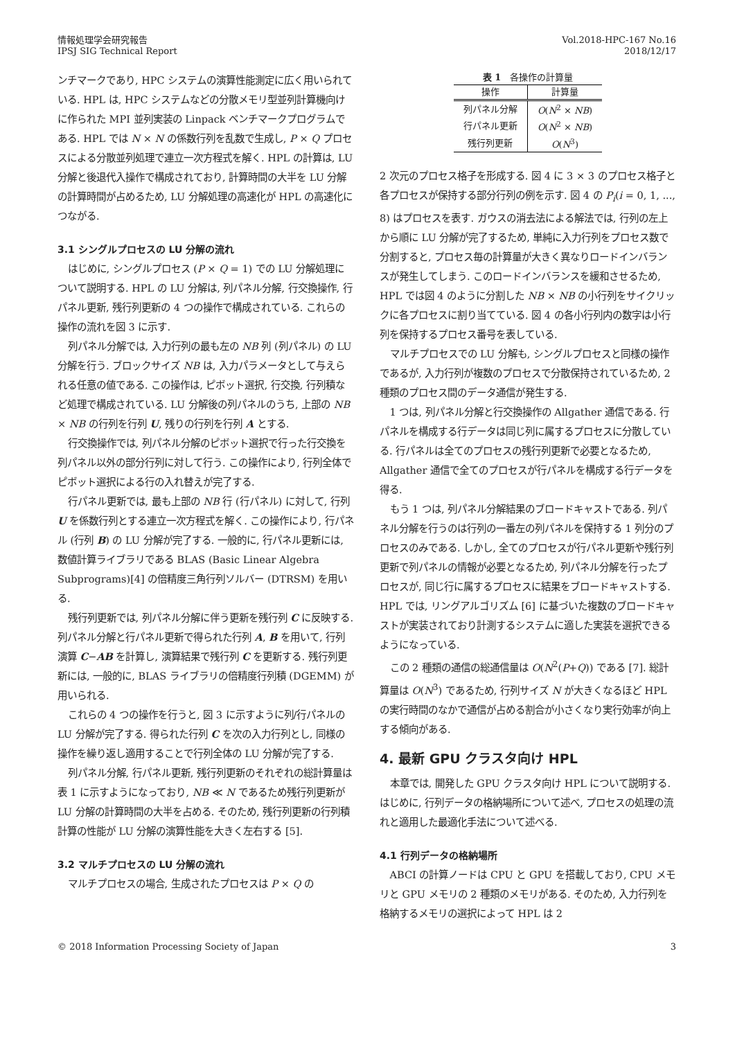情報処理学会研究報告
IPSJ SIG Technical Report
Vol.2018-HPC-167 No.16
2018/12/17
ンチマークであり, HPC システムの演算性能測定に広く用いられている. HPL は, HPC システムなどの分散メモリ型並列計算機向けに作られた MPI 並列実装の Linpack ベンチマークプログラムである. HPL では N × N の係数行列を乱数で生成し, P × Q プロセスによる分散並列処理で連立一次方程式を解く. HPL の計算は, LU 分解と後退代入操作で構成されており, 計算時間の大半を LU 分解の計算時間が占めるため, LU 分解処理の高速化が HPL の高速化につながる.
3.1 シングルプロセスの LU 分解の流れ
はじめに, シングルプロセス (P × Q = 1) での LU 分解処理について説明する. HPL の LU 分解は, 列パネル分解, 行交換操作, 行パネル更新, 残行列更新の 4 つの操作で構成されている. これらの操作の流れを図 3 に示す.
列パネル分解では, 入力行列の最も左の NB 列 (列パネル) の LU 分解を行う. ブロックサイズ NB は, 入力パラメータとして与えられる任意の値である. この操作は, ピボット選択, 行交換, 行列積など処理で構成されている. LU 分解後の列パネルのうち, 上部の NB × NB の行列を行列 U, 残りの行列を行列 A とする.
行交換操作では, 列パネル分解のピボット選択で行った行交換を列パネル以外の部分行列に対して行う. この操作により, 行列全体でピボット選択による行の入れ替えが完了する.
行パネル更新では, 最も上部の NB 行 (行パネル) に対して, 行列 U を係数行列とする連立一次方程式を解く. この操作により, 行パネル (行列 B) の LU 分解が完了する. 一般的に, 行パネル更新には, 数値計算ライブラリである BLAS (Basic Linear Algebra Subprograms)[4] の倍精度三角行列ソルバー (DTRSM) を用いる.
残行列更新では, 列パネル分解に伴う更新を残行列 C に反映する. 列パネル分解と行パネル更新で得られた行列 A, B を用いて, 行列演算 C−AB を計算し, 演算結果で残行列 C を更新する. 残行列更新には, 一般的に, BLAS ライブラリの倍精度行列積 (DGEMM) が用いられる.
これらの 4 つの操作を行うと, 図 3 に示すように列/行パネルの LU 分解が完了する. 得られた行列 C を次の入力行列とし, 同様の操作を繰り返し適用することで行列全体の LU 分解が完了する.
列パネル分解, 行パネル更新, 残行列更新のそれぞれの総計算量は表 1 に示すようになっており, NB ≪ N であるため残行列更新が LU 分解の計算時間の大半を占める. そのため, 残行列更新の行列積計算の性能が LU 分解の演算性能を大きく左右する [5].
3.2 マルチプロセスの LU 分解の流れ
マルチプロセスの場合, 生成されたプロセスは P × Q の
表 1 各操作の計算量
| 操作 | 計算量 |
| --- | --- |
| 列パネル分解 | O ( N<sup>2</sup> × NB ) |
| 行パネル更新 | O ( N<sup>2</sup> × NB ) |
| 残行列更新 | O ( N<sup>3</sup>) |
2 次元のプロセス格子を形成する. 図 4 に 3 × 3 のプロセス格子と各プロセスが保持する部分行列の例を示す. 図 4 の P<sub>i</sub>(i = 0, 1, ..., 8) はプロセスを表す. ガウスの消去法による解法では, 行列の左上から順に LU 分解が完了するため, 単純に入力行列をプロセス数で分割すると, プロセス毎の計算量が大きく異なりロードインバランスが発生してしまう. このロードインバランスを緩和させるため, HPL では図 4 のように分割した NB × NB の小行列をサイクリックに各プロセスに割り当てている. 図 4 の各小行列内の数字は小行列を保持するプロセス番号を表している.
マルチプロセスでの LU 分解も, シングルプロセスと同様の操作であるが, 入力行列が複数のプロセスで分散保持されているため, 2 種類のプロセス間のデータ通信が発生する.
1 つは, 列パネル分解と行交換操作の Allgather 通信である. 行パネルを構成する行データは同じ列に属するプロセスに分散している. 行パネルは全てのプロセスの残行列更新で必要となるため, Allgather 通信で全てのプロセスが行パネルを構成する行データを得る.
もう 1 つは, 列パネル分解結果のブロードキャストである. 列パネル分解を行うのは行列の一番左の列パネルを保持する 1 列分のプロセスのみである. しかし, 全てのプロセスが行パネル更新や残行列更新で列パネルの情報が必要となるため, 列パネル分解を行ったプロセスが, 同じ行に属するプロセスに結果をブロードキャストする. HPL では, リングアルゴリズム [6] に基づいた複数のブロードキャストが実装されており計測するシステムに適した実装を選択できるようになっている.
この 2 種類の通信の総通信量は O(N<sup>2</sup>(P+Q)) である [7]. 総計算量は O(N<sup>3</sup>) であるため, 行列サイズ N が大きくなるほど HPL の実行時間のなかで通信が占める割合が小さくなり実行効率が向上する傾向がある.
4. 最新 GPU クラスタ向け HPL
本章では, 開発した GPU クラスタ向け HPL について説明する. はじめに, 行列データの格納場所について述べ, プロセスの処理の流れと適用した最適化手法について述べる.
4.1 行列データの格納場所
ABCI の計算ノードは CPU と GPU を搭載しており, CPU メモリと GPU メモリの 2 種類のメモリがある. そのため, 入力行列を格納するメモリの選択によって HPL は 2
© 2018 Information Processing Society of Japan
3